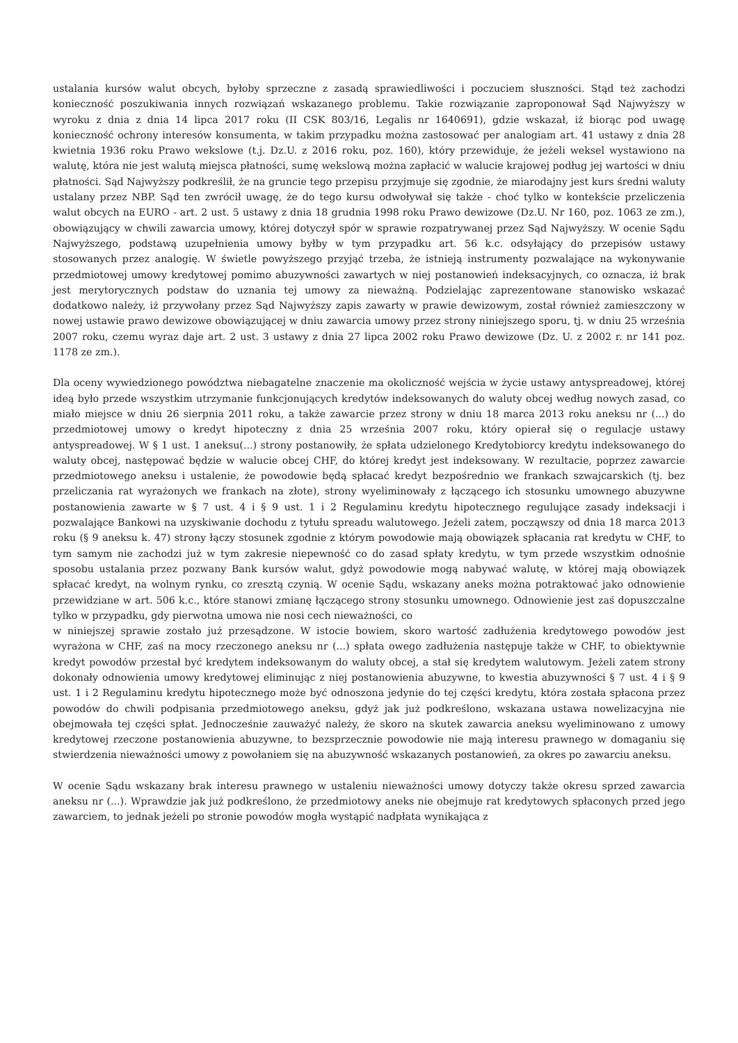ustalania kursów walut obcych, byłoby sprzeczne z zasadą sprawiedliwości i poczuciem słuszności. Stąd też zachodzi konieczność poszukiwania innych rozwiązań wskazanego problemu. Takie rozwiązanie zaproponował Sąd Najwyższy w wyroku z dnia z dnia 14 lipca 2017 roku (II CSK 803/16, Legalis nr 1640691), gdzie wskazał, iż biorąc pod uwagę konieczność ochrony interesów konsumenta, w takim przypadku można zastosować per analogiam art. 41 ustawy z dnia 28 kwietnia 1936 roku Prawo wekslowe (t.j. Dz.U. z 2016 roku, poz. 160), który przewiduje, że jeżeli weksel wystawiono na walutę, która nie jest walutą miejsca płatności, sumę wekslową można zapłacić w walucie krajowej podług jej wartości w dniu płatności. Sąd Najwyższy podkreślił, że na gruncie tego przepisu przyjmuje się zgodnie, że miarodajny jest kurs średni waluty ustalany przez NBP. Sąd ten zwrócił uwagę, że do tego kursu odwoływał się także - choć tylko w kontekście przeliczenia walut obcych na EURO - art. 2 ust. 5 ustawy z dnia 18 grudnia 1998 roku Prawo dewizowe (Dz.U. Nr 160, poz. 1063 ze zm.), obowiązujący w chwili zawarcia umowy, której dotyczył spór w sprawie rozpatrywanej przez Sąd Najwyższy. W ocenie Sądu Najwyższego, podstawą uzupełnienia umowy byłby w tym przypadku art. 56 k.c. odsyłający do przepisów ustawy stosowanych przez analogię. W świetle powyższego przyjąć trzeba, że istnieją instrumenty pozwalające na wykonywanie przedmiotowej umowy kredytowej pomimo abuzywności zawartych w niej postanowień indeksacyjnych, co oznacza, iż brak jest merytorycznych podstaw do uznania tej umowy za nieważną. Podzielając zaprezentowane stanowisko wskazać dodatkowo należy, iż przywołany przez Sąd Najwyższy zapis zawarty w prawie dewizowym, został również zamieszczony w nowej ustawie prawo dewizowe obowiązującej w dniu zawarcia umowy przez strony niniejszego sporu, tj. w dniu 25 września 2007 roku, czemu wyraz daje art. 2 ust. 3 ustawy z dnia 27 lipca 2002 roku Prawo dewizowe (Dz. U. z 2002 r. nr 141 poz. 1178 ze zm.).
Dla oceny wywiedzionego powództwa niebagatelne znaczenie ma okoliczność wejścia w życie ustawy antyspreadowej, której ideą było przede wszystkim utrzymanie funkcjonujących kredytów indeksowanych do waluty obcej według nowych zasad, co miało miejsce w dniu 26 sierpnia 2011 roku, a także zawarcie przez strony w dniu 18 marca 2013 roku aneksu nr (...) do przedmiotowej umowy o kredyt hipoteczny z dnia 25 września 2007 roku, który opierał się o regulacje ustawy antyspreadowej. W § 1 ust. 1 aneksu(...) strony postanowiły, że spłata udzielonego Kredytobiorcy kredytu indeksowanego do waluty obcej, następować będzie w walucie obcej CHF, do której kredyt jest indeksowany. W rezultacie, poprzez zawarcie przedmiotowego aneksu i ustalenie, że powodowie będą spłacać kredyt bezpośrednio we frankach szwajcarskich (tj. bez przeliczania rat wyrażonych we frankach na złote), strony wyeliminowały z łączącego ich stosunku umownego abuzywne postanowienia zawarte w § 7 ust. 4 i § 9 ust. 1 i 2 Regulaminu kredytu hipotecznego regulujące zasady indeksacji i pozwalające Bankowi na uzyskiwanie dochodu z tytułu spreadu walutowego. Jeżeli zatem, począwszy od dnia 18 marca 2013 roku (§ 9 aneksu k. 47) strony łączy stosunek zgodnie z którym powodowie mają obowiązek spłacania rat kredytu w CHF, to tym samym nie zachodzi już w tym zakresie niepewność co do zasad spłaty kredytu, w tym przede wszystkim odnośnie sposobu ustalania przez pozwany Bank kursów walut, gdyż powodowie mogą nabywać walutę, w której mają obowiązek spłacać kredyt, na wolnym rynku, co zresztą czynią. W ocenie Sądu, wskazany aneks można potraktować jako odnowienie przewidziane w art. 506 k.c., które stanowi zmianę łączącego strony stosunku umownego. Odnowienie jest zaś dopuszczalne tylko w przypadku, gdy pierwotna umowa nie nosi cech nieważności, co
w niniejszej sprawie zostało już przesądzone. W istocie bowiem, skoro wartość zadłużenia kredytowego powodów jest wyrażona w CHF, zaś na mocy rzeczonego aneksu nr (...) spłata owego zadłużenia następuje także w CHF, to obiektywnie kredyt powodów przestał być kredytem indeksowanym do waluty obcej, a stał się kredytem walutowym. Jeżeli zatem strony dokonały odnowienia umowy kredytowej eliminując z niej postanowienia abuzywne, to kwestia abuzywności § 7 ust. 4 i § 9 ust. 1 i 2 Regulaminu kredytu hipotecznego może być odnoszona jedynie do tej części kredytu, która została spłacona przez powodów do chwili podpisania przedmiotowego aneksu, gdyż jak już podkreślono, wskazana ustawa nowelizacyjna nie obejmowała tej części spłat. Jednocześnie zauważyć należy, że skoro na skutek zawarcia aneksu wyeliminowano z umowy kredytowej rzeczone postanowienia abuzywne, to bezsprzecznie powodowie nie mają interesu prawnego w domaganiu się stwierdzenia nieważności umowy z powołaniem się na abuzywność wskazanych postanowień, za okres po zawarciu aneksu.
W ocenie Sądu wskazany brak interesu prawnego w ustaleniu nieważności umowy dotyczy także okresu sprzed zawarcia aneksu nr (...). Wprawdzie jak już podkreślono, że przedmiotowy aneks nie obejmuje rat kredytowych spłaconych przed jego zawarciem, to jednak jeżeli po stronie powodów mogła wystąpić nadpłata wynikająca z